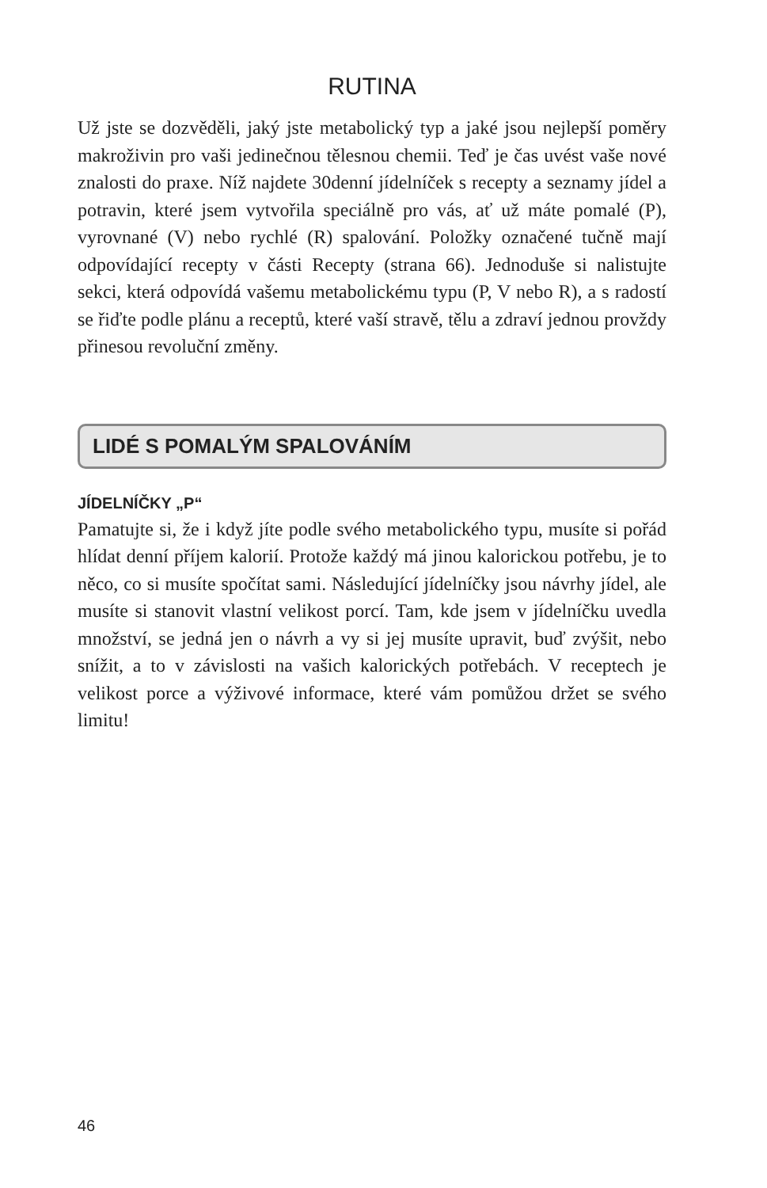RUTINA
Už jste se dozvěděli, jaký jste metabolický typ a jaké jsou nejlepší poměry makroživin pro vaši jedinečnou tělesnou chemii. Teď je čas uvést vaše nové znalosti do praxe. Níž najdete 30denní jídelníček s recepty a seznamy jídel a potravin, které jsem vytvořila speciálně pro vás, ať už máte pomalé (P), vyrovnané (V) nebo rychlé (R) spalování. Položky označené tučně mají odpovídající recepty v části Recepty (strana 66). Jednoduše si nalistujte sekci, která odpovídá vašemu metabolickému typu (P, V nebo R), a s radostí se řiďte podle plánu a receptů, které vaší stravě, tělu a zdraví jednou provždy přinesou revoluční změny.
LIDÉ S POMALÝM SPALOVÁNÍM
JÍDELNÍČKY „P“
Pamatujte si, že i když jíte podle svého metabolického typu, musíte si pořád hlídat denní příjem kalorií. Protože každý má jinou kalorickou potřebu, je to něco, co si musíte spočítat sami. Následující jídelníčky jsou návrhy jídel, ale musíte si stanovit vlastní velikost porcí. Tam, kde jsem v jídelníčku uvedla množství, se jedná jen o návrh a vy si jej musíte upravit, buď zvýšit, nebo snížit, a to v závislosti na vašich kalorických potřebách. V receptech je velikost porce a výživové informace, které vám pomůžou držet se svého limitu!
46